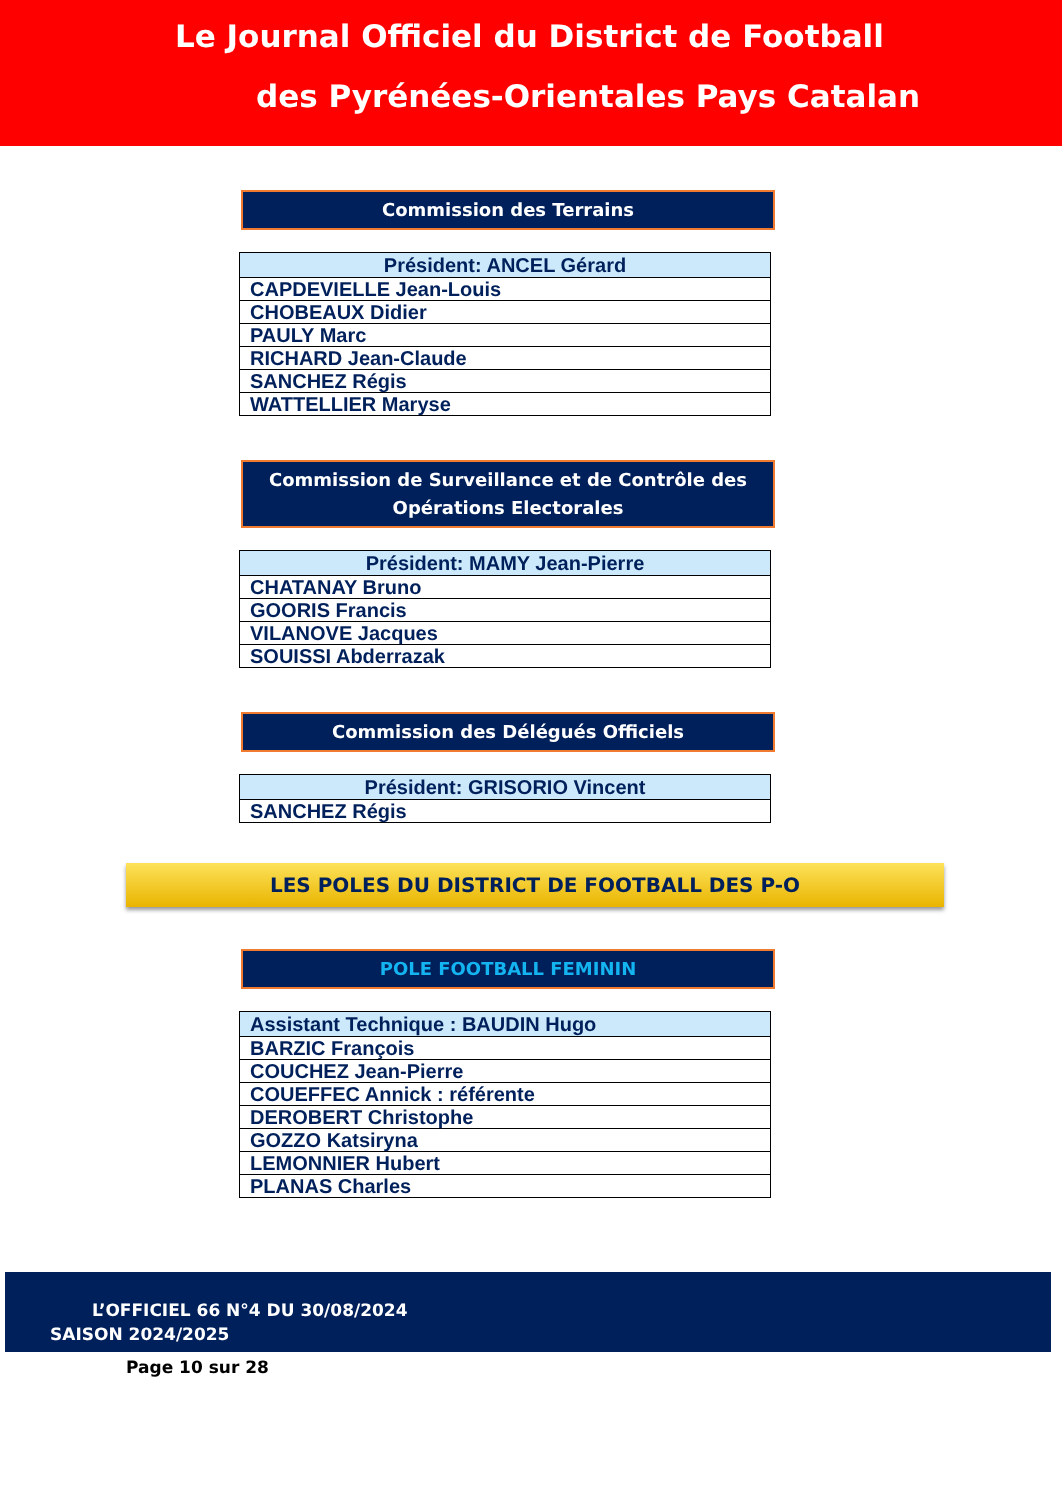Le Journal Officiel du District de Football
des Pyrénées-Orientales Pays Catalan
Commission des Terrains
| Président: ANCEL Gérard |
| --- |
| CAPDEVIELLE Jean-Louis |
| CHOBEAUX Didier |
| PAULY Marc |
| RICHARD Jean-Claude |
| SANCHEZ Régis |
| WATTELLIER Maryse |
Commission de Surveillance et de Contrôle des Opérations Electorales
| Président: MAMY Jean-Pierre |
| --- |
| CHATANAY Bruno |
| GOORIS Francis |
| VILANOVE Jacques |
| SOUISSI Abderrazak |
Commission des Délégués Officiels
| Président: GRISORIO Vincent |
| --- |
| SANCHEZ Régis |
LES POLES DU DISTRICT DE FOOTBALL DES P-O
POLE FOOTBALL FEMININ
| Assistant Technique : BAUDIN Hugo |
| --- |
| BARZIC François |
| COUCHEZ Jean-Pierre |
| COUEFFEC Annick : référente |
| DEROBERT Christophe |
| GOZZO Katsiryna |
| LEMONNIER Hubert |
| PLANAS Charles |
L’OFFICIEL 66 N°4 DU 30/08/2024
SAISON 2024/2025
Page 10 sur 28